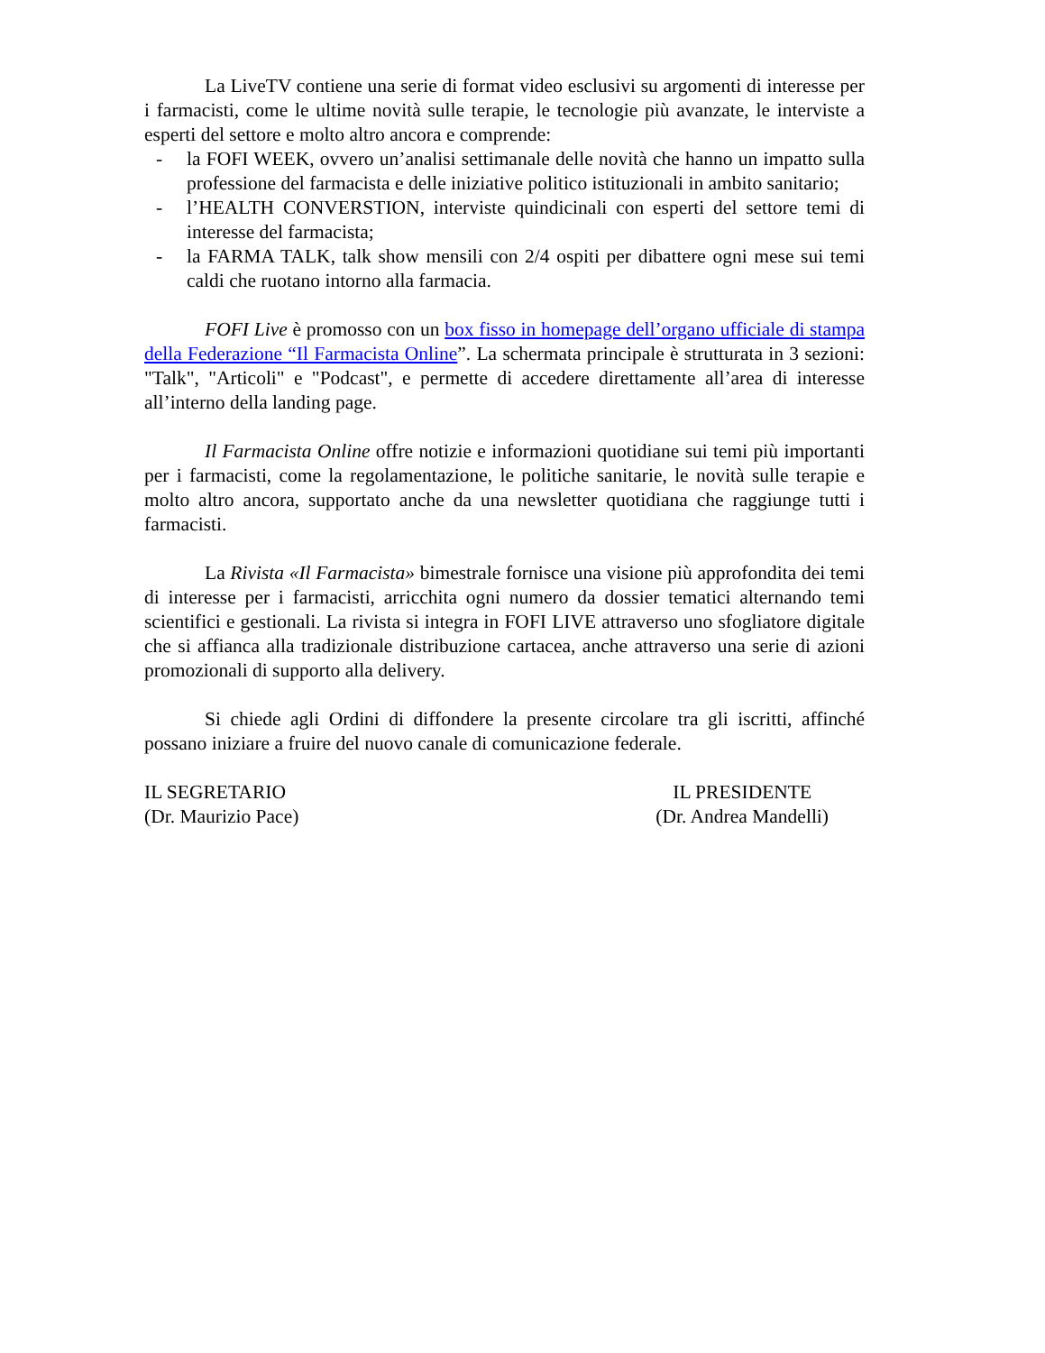La LiveTV contiene una serie di format video esclusivi su argomenti di interesse per i farmacisti, come le ultime novità sulle terapie, le tecnologie più avanzate, le interviste a esperti del settore e molto altro ancora e comprende:
- la FOFI WEEK, ovvero un’analisi settimanale delle novità che hanno un impatto sulla professione del farmacista e delle iniziative politico istituzionali in ambito sanitario;
- l’HEALTH CONVERSTION, interviste quindicinali con esperti del settore temi di interesse del farmacista;
- la FARMA TALK, talk show mensili con 2/4 ospiti per dibattere ogni mese sui temi caldi che ruotano intorno alla farmacia.
FOFI Live è promosso con un box fisso in homepage dell’organo ufficiale di stampa della Federazione “Il Farmacista Online”. La schermata principale è strutturata in 3 sezioni: "Talk", "Articoli" e "Podcast", e permette di accedere direttamente all’area di interesse all’interno della landing page.
Il Farmacista Online offre notizie e informazioni quotidiane sui temi più importanti per i farmacisti, come la regolamentazione, le politiche sanitarie, le novità sulle terapie e molto altro ancora, supportato anche da una newsletter quotidiana che raggiunge tutti i farmacisti.
La Rivista «Il Farmacista» bimestrale fornisce una visione più approfondita dei temi di interesse per i farmacisti, arricchita ogni numero da dossier tematici alternando temi scientifici e gestionali. La rivista si integra in FOFI LIVE attraverso uno sfogliatore digitale che si affianca alla tradizionale distribuzione cartacea, anche attraverso una serie di azioni promozionali di supporto alla delivery.
Si chiede agli Ordini di diffondere la presente circolare tra gli iscritti, affinché possano iniziare a fruire del nuovo canale di comunicazione federale.
IL SEGRETARIO
(Dr. Maurizio Pace)
IL PRESIDENTE
(Dr. Andrea Mandelli)